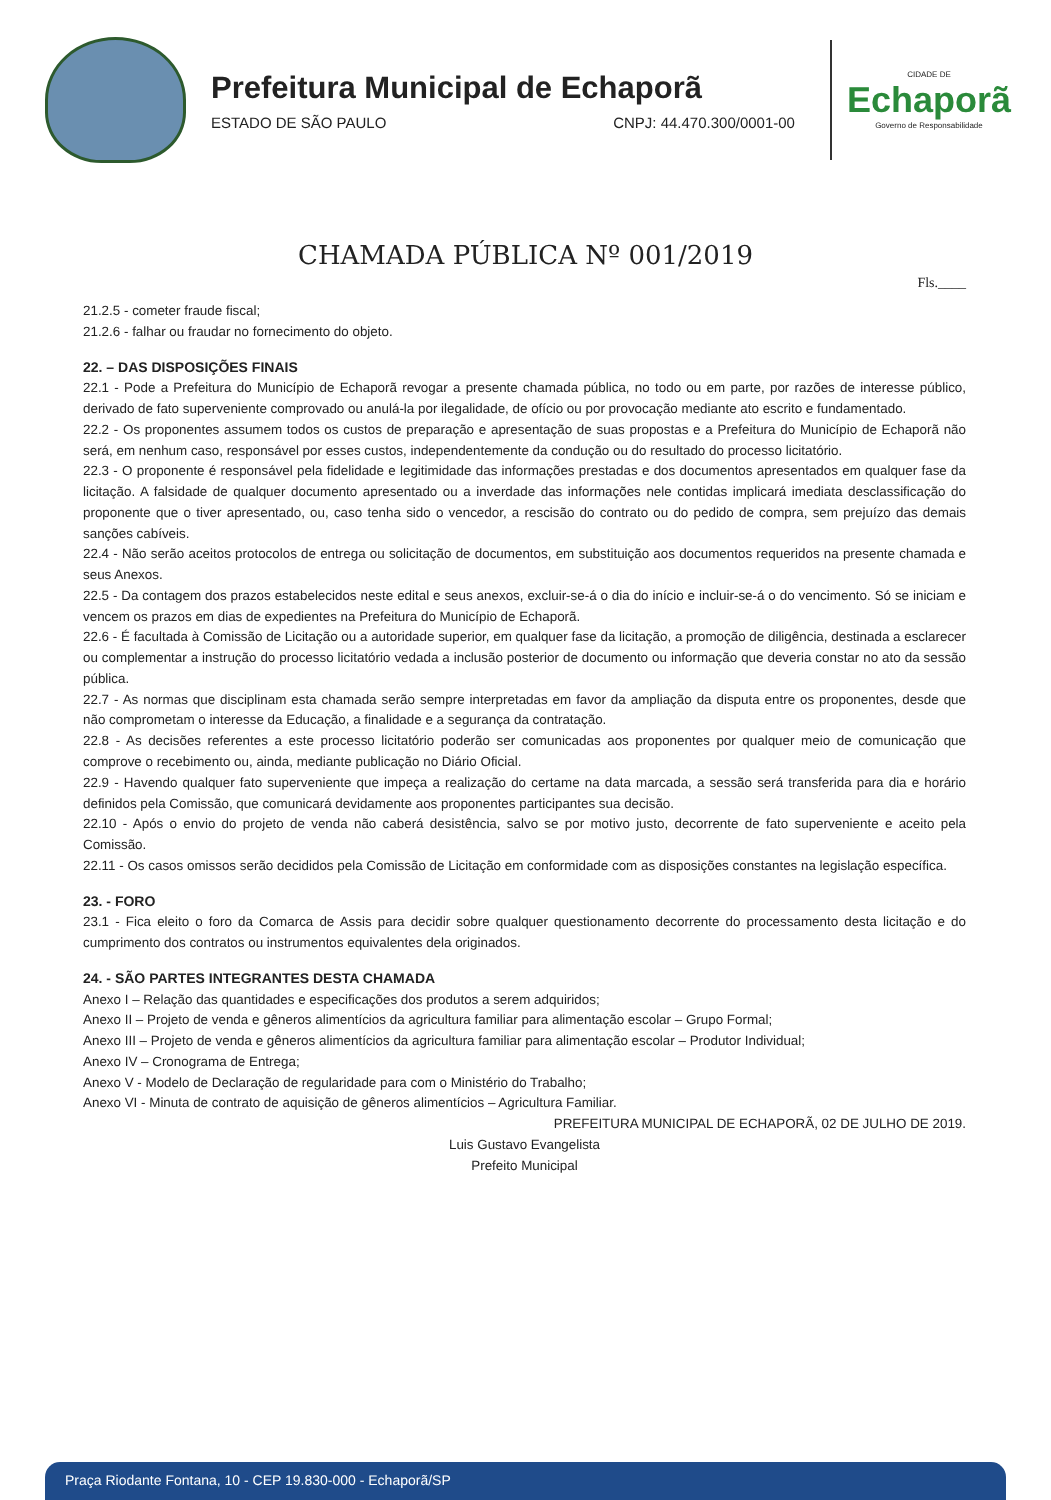Prefeitura Municipal de Echaporã
ESTADO DE SÃO PAULO CNPJ: 44.470.300/0001-00
CIDADE DE
Echaporã
Governo de Responsabilidade
CHAMADA PÚBLICA Nº 001/2019
Fls.____
21.2.5 - cometer fraude fiscal;
21.2.6 - falhar ou fraudar no fornecimento do objeto.
22. – DAS DISPOSIÇÕES FINAIS
22.1 - Pode a Prefeitura do Município de Echaporã revogar a presente chamada pública, no todo ou em parte, por razões de interesse público, derivado de fato superveniente comprovado ou anulá-la por ilegalidade, de ofício ou por provocação mediante ato escrito e fundamentado.
22.2 - Os proponentes assumem todos os custos de preparação e apresentação de suas propostas e a Prefeitura do Município de Echaporã não será, em nenhum caso, responsável por esses custos, independentemente da condução ou do resultado do processo licitatório.
22.3 - O proponente é responsável pela fidelidade e legitimidade das informações prestadas e dos documentos apresentados em qualquer fase da licitação. A falsidade de qualquer documento apresentado ou a inverdade das informações nele contidas implicará imediata desclassificação do proponente que o tiver apresentado, ou, caso tenha sido o vencedor, a rescisão do contrato ou do pedido de compra, sem prejuízo das demais sanções cabíveis.
22.4 - Não serão aceitos protocolos de entrega ou solicitação de documentos, em substituição aos documentos requeridos na presente chamada e seus Anexos.
22.5 - Da contagem dos prazos estabelecidos neste edital e seus anexos, excluir-se-á o dia do início e incluir-se-á o do vencimento. Só se iniciam e vencem os prazos em dias de expedientes na Prefeitura do Município de Echaporã.
22.6 - É facultada à Comissão de Licitação ou a autoridade superior, em qualquer fase da licitação, a promoção de diligência, destinada a esclarecer ou complementar a instrução do processo licitatório vedada a inclusão posterior de documento ou informação que deveria constar no ato da sessão pública.
22.7 - As normas que disciplinam esta chamada serão sempre interpretadas em favor da ampliação da disputa entre os proponentes, desde que não comprometam o interesse da Educação, a finalidade e a segurança da contratação.
22.8 - As decisões referentes a este processo licitatório poderão ser comunicadas aos proponentes por qualquer meio de comunicação que comprove o recebimento ou, ainda, mediante publicação no Diário Oficial.
22.9 - Havendo qualquer fato superveniente que impeça a realização do certame na data marcada, a sessão será transferida para dia e horário definidos pela Comissão, que comunicará devidamente aos proponentes participantes sua decisão.
22.10 - Após o envio do projeto de venda não caberá desistência, salvo se por motivo justo, decorrente de fato superveniente e aceito pela Comissão.
22.11 - Os casos omissos serão decididos pela Comissão de Licitação em conformidade com as disposições constantes na legislação específica.
23. - FORO
23.1 - Fica eleito o foro da Comarca de Assis para decidir sobre qualquer questionamento decorrente do processamento desta licitação e do cumprimento dos contratos ou instrumentos equivalentes dela originados.
24. - SÃO PARTES INTEGRANTES DESTA CHAMADA
Anexo I – Relação das quantidades e especificações dos produtos a serem adquiridos;
Anexo II – Projeto de venda e gêneros alimentícios da agricultura familiar para alimentação escolar – Grupo Formal;
Anexo III – Projeto de venda e gêneros alimentícios da agricultura familiar para alimentação escolar – Produtor Individual;
Anexo IV – Cronograma de Entrega;
Anexo V - Modelo de Declaração de regularidade para com o Ministério do Trabalho;
Anexo VI - Minuta de contrato de aquisição de gêneros alimentícios – Agricultura Familiar.
PREFEITURA MUNICIPAL DE ECHAPORÃ, 02 DE JULHO DE 2019.
Luis Gustavo Evangelista
Prefeito Municipal
Praça Riodante Fontana, 10 - CEP 19.830-000 - Echaporã/SP